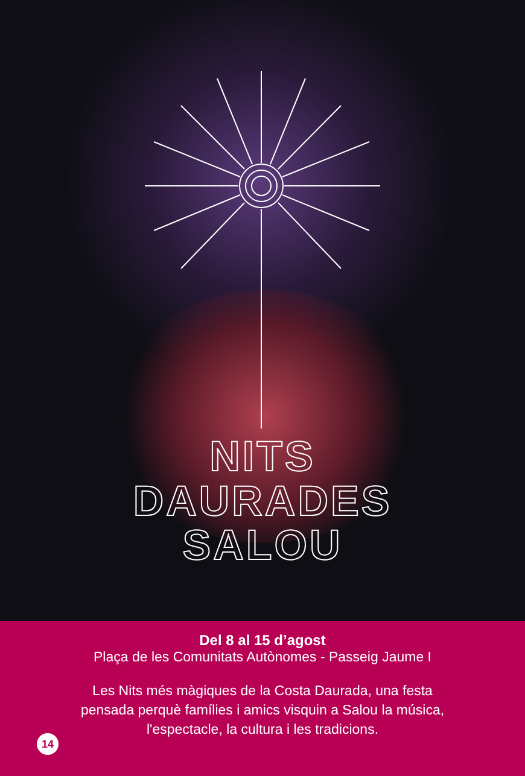NITS
DAURADES
SALOU
Del 8 al 15 d’agost
Plaça de les Comunitats Autònomes - Passeig Jaume I
Les Nits més màgiques de la Costa Daurada, una festa
pensada perquè famílies i amics visquin a Salou la música,
l'espectacle, la cultura i les tradicions.
14